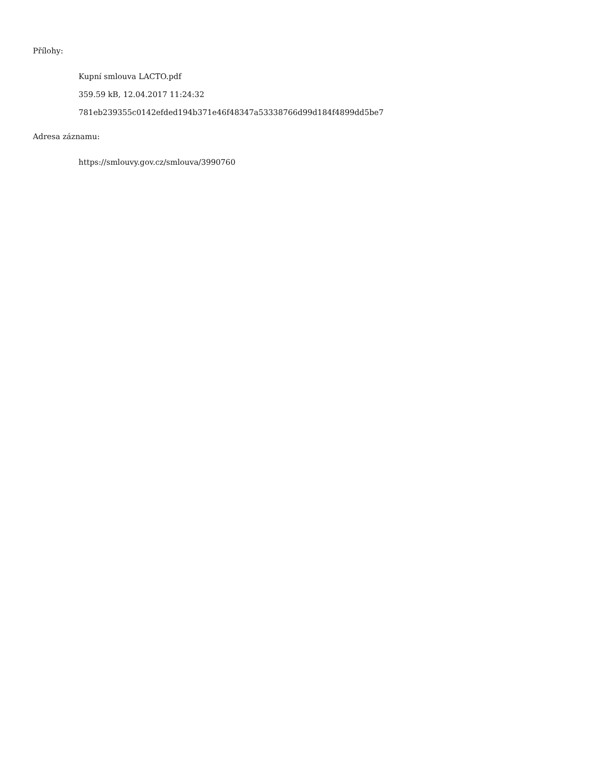Přílohy:
Kupní smlouva LACTO.pdf
359.59 kB, 12.04.2017 11:24:32
781eb239355c0142efded194b371e46f48347a53338766d99d184f4899dd5be7
Adresa záznamu:
https://smlouvy.gov.cz/smlouva/3990760